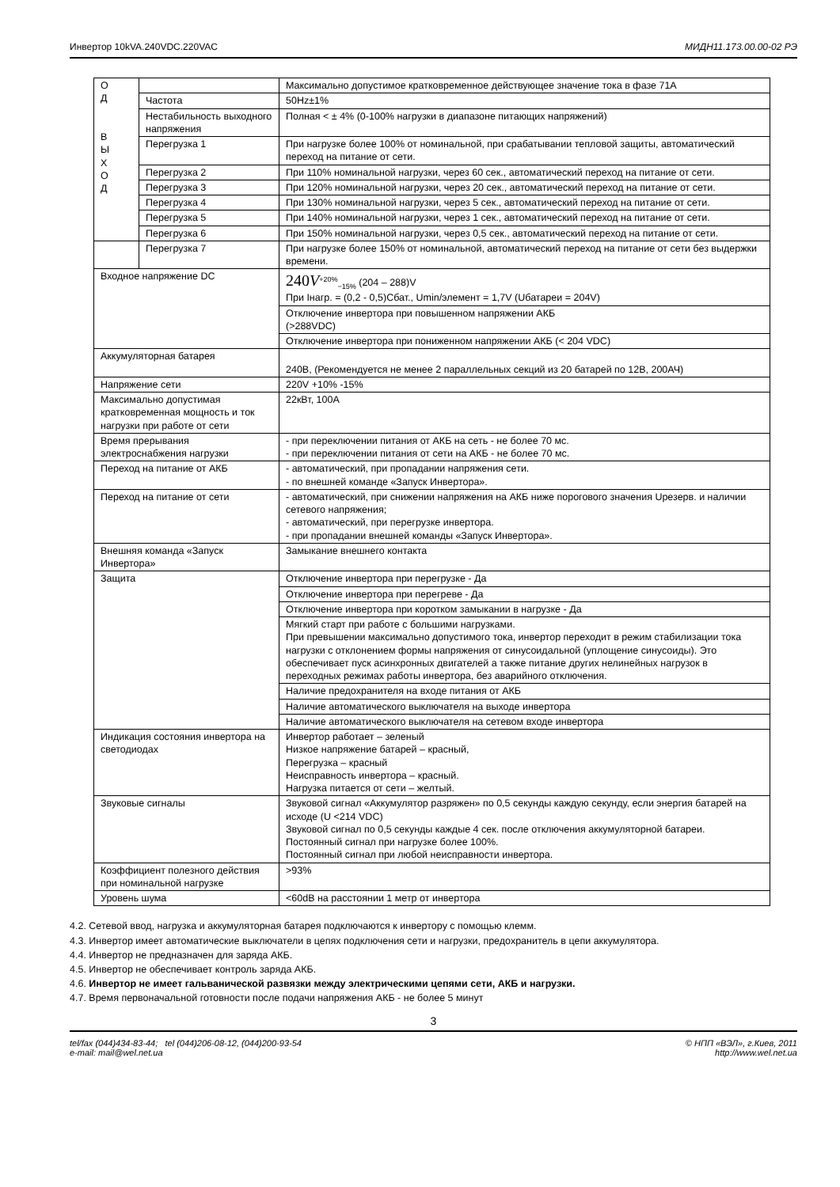Инвертор 10kVA.240VDC.220VAC МИДН11.173.00.00-02 РЭ
| О Д В Ы Х О Д | | Максимально допустимое кратковременное действующее значение тока в фазе 71А |
| | Частота | 50Hz±1% |
| | Нестабильность выходного напряжения | Полная < ± 4% (0-100% нагрузки в диапазоне питающих напряжений) |
| | Перегрузка 1 | При нагрузке более 100% от номинальной, при срабатывании тепловой защиты, автоматический переход на питание от сети. |
| | Перегрузка 2 | При 110% номинальной нагрузки, через 60 сек., автоматический переход на питание от сети. |
| | Перегрузка 3 | При 120% номинальной нагрузки, через 20 сек., автоматический переход на питание от сети. |
| | Перегрузка 4 | При 130% номинальной нагрузки, через 5 сек., автоматический переход на питание от сети. |
| | Перегрузка 5 | При 140% номинальной нагрузки, через 1 сек., автоматический переход на питание от сети. |
| | Перегрузка 6 | При 150% номинальной нагрузки, через 0,5 сек., автоматический переход на питание от сети. |
| | Перегрузка 7 | При нагрузке более 150% от номинальной, автоматический переход на питание от сети без выдержки времени. |
| Входное напряжение DC | | 240 V<sup>+20%</sup><sub>−15%</sub> (204 – 288)V При Інагр. = (0,2 - 0,5)Сбат., Umin/элемент = 1,7V (Uбатареи = 204V) |
| | | Отключение инвертора при повышенном напряжении АКБ (>288VDC) |
| | | Отключение инвертора при пониженном напряжении АКБ (< 204 VDC) |
| Аккумуляторная батарея | | 240В, (Рекомендуется не менее 2 параллельных секций из 20 батарей по 12В, 200АЧ) |
| Напряжение сети | | 220V +10% -15% |
| Максимально допустимая кратковременная мощность и ток нагрузки при работе от сети | | 22кВт, 100А |
| Время прерывания электроснабжения нагрузки | | - при переключении питания от АКБ на сеть - не более 70 мс. - при переключении питания от сети на АКБ - не более 70 мс. |
| Переход на питание от АКБ | | - автоматический, при пропадании напряжения сети. - по внешней команде «Запуск Инвертора». |
| Переход на питание от сети | | - автоматический, при снижении напряжения на АКБ ниже порогового значения Uрезерв. и наличии сетевого напряжения; - автоматический, при перегрузке инвертора. - при пропадании внешней команды «Запуск Инвертора». |
| Внешняя команда «Запуск Инвертора» | | Замыкание внешнего контакта |
| Защита | | Отключение инвертора при перегрузке - Да |
| | | Отключение инвертора при перегреве - Да |
| | | Отключение инвертора при коротком замыкании в нагрузке - Да |
| | | Мягкий старт при работе с большими нагрузками. При превышении максимально допустимого тока, инвертор переходит в режим стабилизации тока нагрузки с отклонением формы напряжения от синусоидальной (уплощение синусоиды). Это обеспечивает пуск асинхронных двигателей а также питание других нелинейных нагрузок в переходных режимах работы инвертора, без аварийного отключения. |
| | | Наличие предохранителя на входе питания от АКБ |
| | | Наличие автоматического выключателя на выходе инвертора |
| | | Наличие автоматического выключателя на сетевом входе инвертора |
| Индикация состояния инвертора на светодиодах | | Инвертор работает – зеленый Низкое напряжение батарей – красный, Перегрузка – красный Неисправность инвертора – красный. Нагрузка питается от сети – желтый. |
| Звуковые сигналы | | Звуковой сигнал «Аккумулятор разряжен» по 0,5 секунды каждую секунду, если энергия батарей на исходе (U <214 VDC) Звуковой сигнал по 0,5 секунды каждые 4 сек. после отключения аккумуляторной батареи. Постоянный сигнал при нагрузке более 100%. Постоянный сигнал при любой неисправности инвертора. |
| Коэффициент полезного действия при номинальной нагрузке | | >93% |
| Уровень шума | | <60dB на расстоянии 1 метр от инвертора |
4.2. Сетевой ввод, нагрузка и аккумуляторная батарея подключаются к инвертору с помощью клемм.
4.3. Инвертор имеет автоматические выключатели в цепях подключения сети и нагрузки, предохранитель в цепи аккумулятора.
4.4. Инвертор не предназначен для заряда АКБ.
4.5. Инвертор не обеспечивает контроль заряда АКБ.
4.6. Инвертор не имеет гальванической развязки между электрическими цепями сети, АКБ и нагрузки.
4.7. Время первоначальной готовности после подачи напряжения АКБ - не более 5 минут
3
tel/fax (044)434-83-44; tel (044)206-08-12, (044)200-93-54
e-mail: mail@wel.net.ua © НПП «ВЭЛ», г.Киев, 2011
http://www.wel.net.ua